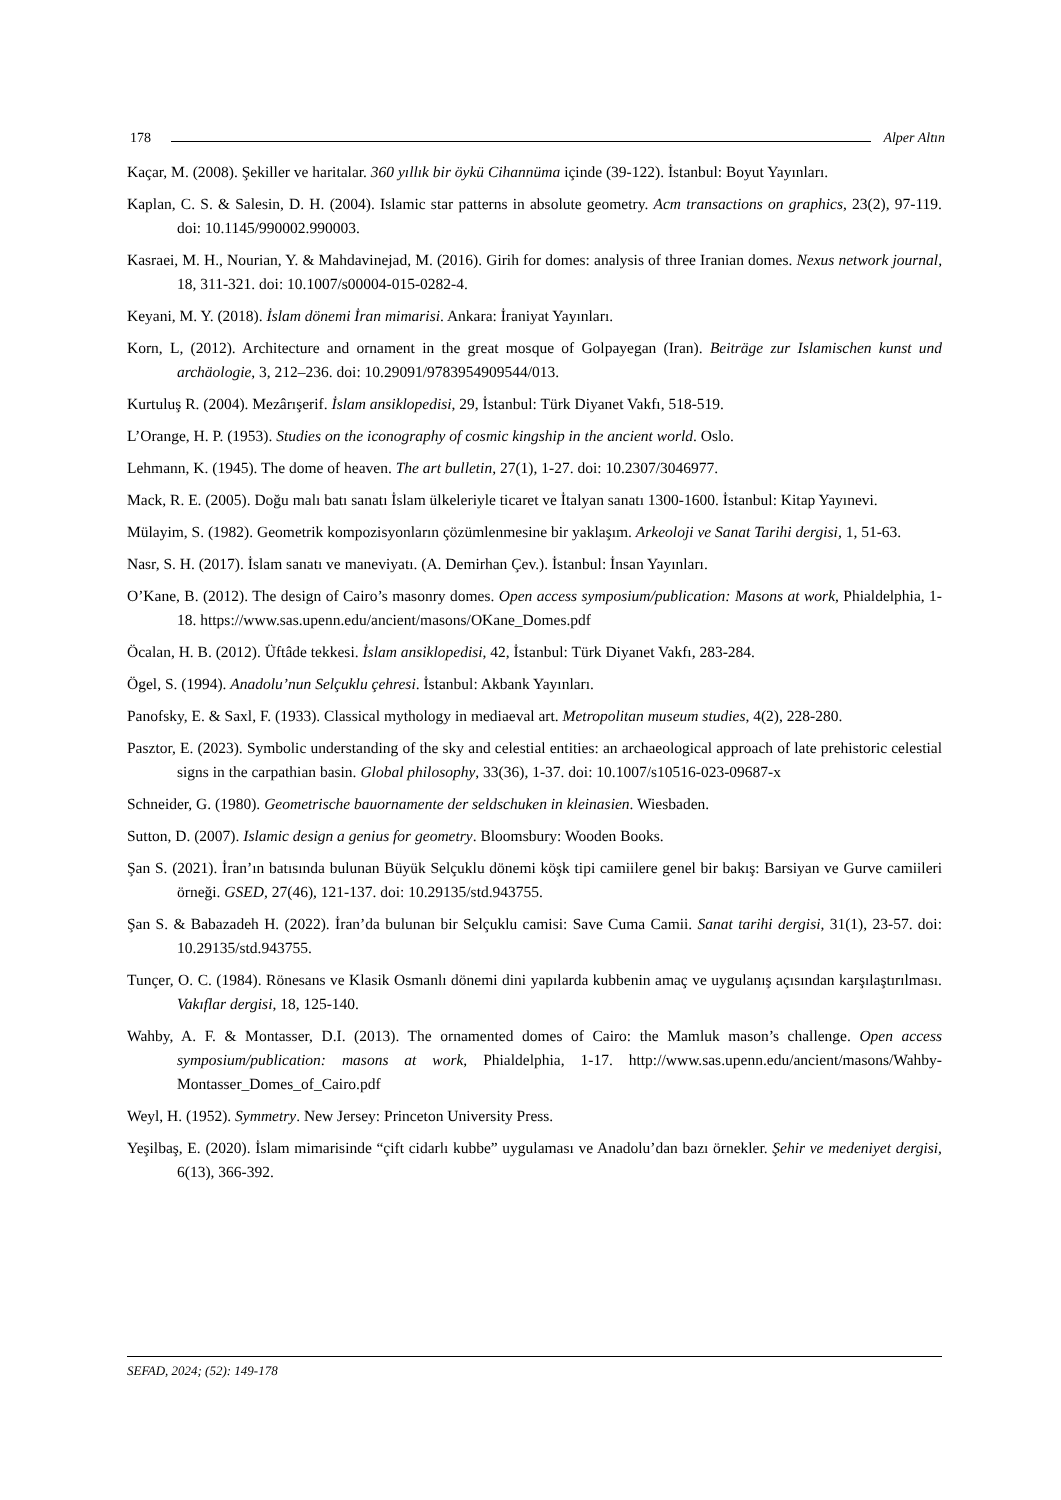178 Alper Altın
Kaçar, M. (2008). Şekiller ve haritalar. 360 yıllık bir öykü Cihannüma içinde (39-122). İstanbul: Boyut Yayınları.
Kaplan, C. S. & Salesin, D. H. (2004). Islamic star patterns in absolute geometry. Acm transactions on graphics, 23(2), 97-119. doi: 10.1145/990002.990003.
Kasraei, M. H., Nourian, Y. & Mahdavinejad, M. (2016). Girih for domes: analysis of three Iranian domes. Nexus network journal, 18, 311-321. doi: 10.1007/s00004-015-0282-4.
Keyani, M. Y. (2018). İslam dönemi İran mimarisi. Ankara: İraniyat Yayınları.
Korn, L, (2012). Architecture and ornament in the great mosque of Golpayegan (Iran). Beiträge zur Islamischen kunst und archäologie, 3, 212–236. doi: 10.29091/9783954909544/013.
Kurtuluş R. (2004). Mezârışerif. İslam ansiklopedisi, 29, İstanbul: Türk Diyanet Vakfı, 518-519.
L’Orange, H. P. (1953). Studies on the iconography of cosmic kingship in the ancient world. Oslo.
Lehmann, K. (1945). The dome of heaven. The art bulletin, 27(1), 1-27. doi: 10.2307/3046977.
Mack, R. E. (2005). Doğu malı batı sanatı İslam ülkeleriyle ticaret ve İtalyan sanatı 1300-1600. İstanbul: Kitap Yayınevi.
Mülayim, S. (1982). Geometrik kompozisyonların çözümlenmesine bir yaklaşım. Arkeoloji ve Sanat Tarihi dergisi, 1, 51-63.
Nasr, S. H. (2017). İslam sanatı ve maneviyatı. (A. Demirhan Çev.). İstanbul: İnsan Yayınları.
O’Kane, B. (2012). The design of Cairo’s masonry domes. Open access symposium/publication: Masons at work, Phialdelphia, 1-18. https://www.sas.upenn.edu/ancient/masons/OKane_Domes.pdf
Öcalan, H. B. (2012). Üftâde tekkesi. İslam ansiklopedisi, 42, İstanbul: Türk Diyanet Vakfı, 283-284.
Ögel, S. (1994). Anadolu’nun Selçuklu çehresi. İstanbul: Akbank Yayınları.
Panofsky, E. & Saxl, F. (1933). Classical mythology in mediaeval art. Metropolitan museum studies, 4(2), 228-280.
Pasztor, E. (2023). Symbolic understanding of the sky and celestial entities: an archaeological approach of late prehistoric celestial signs in the carpathian basin. Global philosophy, 33(36), 1-37. doi: 10.1007/s10516-023-09687-x
Schneider, G. (1980). Geometrische bauornamente der seldschuken in kleinasien. Wiesbaden.
Sutton, D. (2007). Islamic design a genius for geometry. Bloomsbury: Wooden Books.
Şan S. (2021). İran’ın batısında bulunan Büyük Selçuklu dönemi köşk tipi camiilere genel bir bakış: Barsiyan ve Gurve camiileri örneği. GSED, 27(46), 121-137. doi: 10.29135/std.943755.
Şan S. & Babazadeh H. (2022). İran’da bulunan bir Selçuklu camisi: Save Cuma Camii. Sanat tarihi dergisi, 31(1), 23-57. doi: 10.29135/std.943755.
Tunçer, O. C. (1984). Rönesans ve Klasik Osmanlı dönemi dini yapılarda kubbenin amaç ve uygulanış açısından karşılaştırılması. Vakıflar dergisi, 18, 125-140.
Wahby, A. F. & Montasser, D.I. (2013). The ornamented domes of Cairo: the Mamluk mason’s challenge. Open access symposium/publication: masons at work, Phialdelphia, 1-17. http://www.sas.upenn.edu/ancient/masons/Wahby-Montasser_Domes_of_Cairo.pdf
Weyl, H. (1952). Symmetry. New Jersey: Princeton University Press.
Yeşilbaş, E. (2020). İslam mimarisinde “çift cidarlı kubbe” uygulaması ve Anadolu’dan bazı örnekler. Şehir ve medeniyet dergisi, 6(13), 366-392.
SEFAD, 2024; (52): 149-178